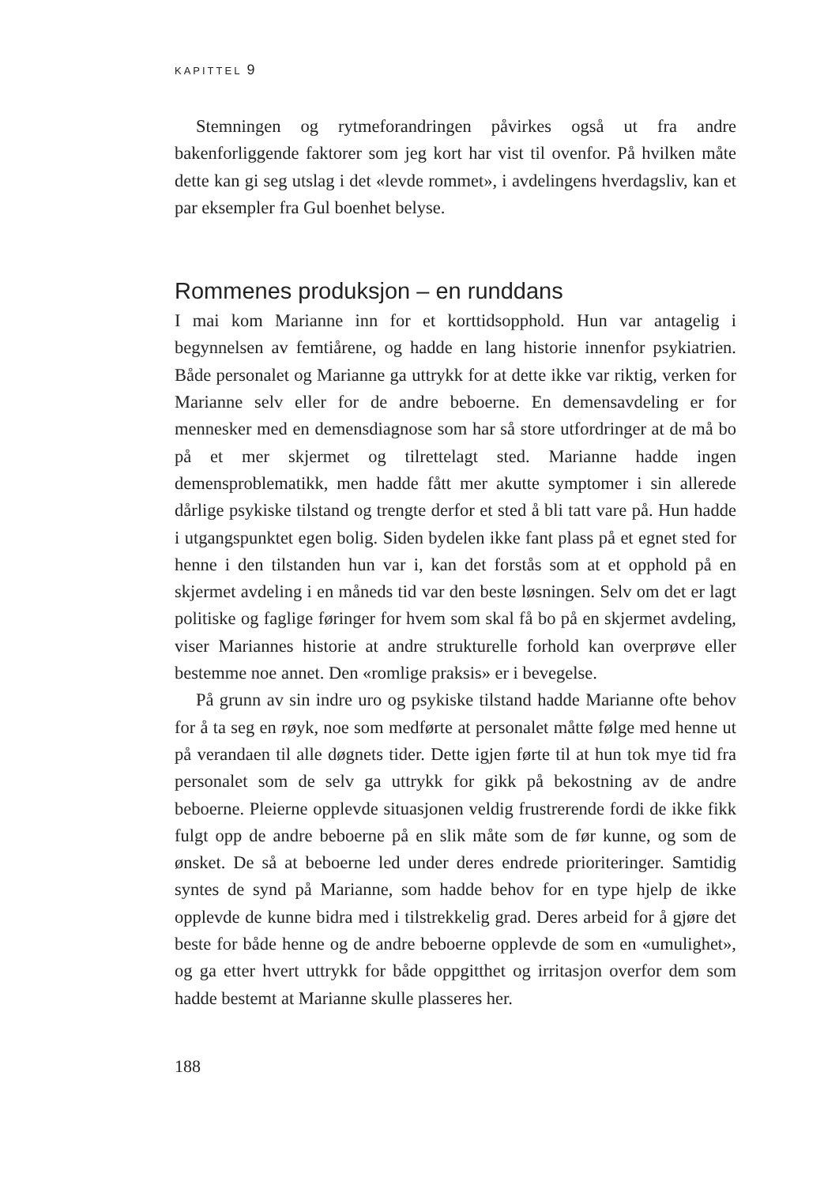KAPITTEL 9
Stemningen og rytmeforandringen påvirkes også ut fra andre bakenforliggende faktorer som jeg kort har vist til ovenfor. På hvilken måte dette kan gi seg utslag i det «levde rommet», i avdelingens hverdagsliv, kan et par eksempler fra Gul boenhet belyse.
Rommenes produksjon – en runddans
I mai kom Marianne inn for et korttidsopphold. Hun var antagelig i begynnelsen av femtiårene, og hadde en lang historie innenfor psykiatrien. Både personalet og Marianne ga uttrykk for at dette ikke var riktig, verken for Marianne selv eller for de andre beboerne. En demensavdeling er for mennesker med en demensdiagnose som har så store utfordringer at de må bo på et mer skjermet og tilrettelagt sted. Marianne hadde ingen demensproblematikk, men hadde fått mer akutte symptomer i sin allerede dårlige psykiske tilstand og trengte derfor et sted å bli tatt vare på. Hun hadde i utgangspunktet egen bolig. Siden bydelen ikke fant plass på et egnet sted for henne i den tilstanden hun var i, kan det forstås som at et opphold på en skjermet avdeling i en måneds tid var den beste løsningen. Selv om det er lagt politiske og faglige føringer for hvem som skal få bo på en skjermet avdeling, viser Mariannes historie at andre strukturelle forhold kan overprøve eller bestemme noe annet. Den «romlige praksis» er i bevegelse.
På grunn av sin indre uro og psykiske tilstand hadde Marianne ofte behov for å ta seg en røyk, noe som medførte at personalet måtte følge med henne ut på verandaen til alle døgnets tider. Dette igjen førte til at hun tok mye tid fra personalet som de selv ga uttrykk for gikk på bekostning av de andre beboerne. Pleierne opplevde situasjonen veldig frustrerende fordi de ikke fikk fulgt opp de andre beboerne på en slik måte som de før kunne, og som de ønsket. De så at beboerne led under deres endrede prioriteringer. Samtidig syntes de synd på Marianne, som hadde behov for en type hjelp de ikke opplevde de kunne bidra med i tilstrekkelig grad. Deres arbeid for å gjøre det beste for både henne og de andre beboerne opplevde de som en «umulighet», og ga etter hvert uttrykk for både oppgitthet og irritasjon overfor dem som hadde bestemt at Marianne skulle plasseres her.
188